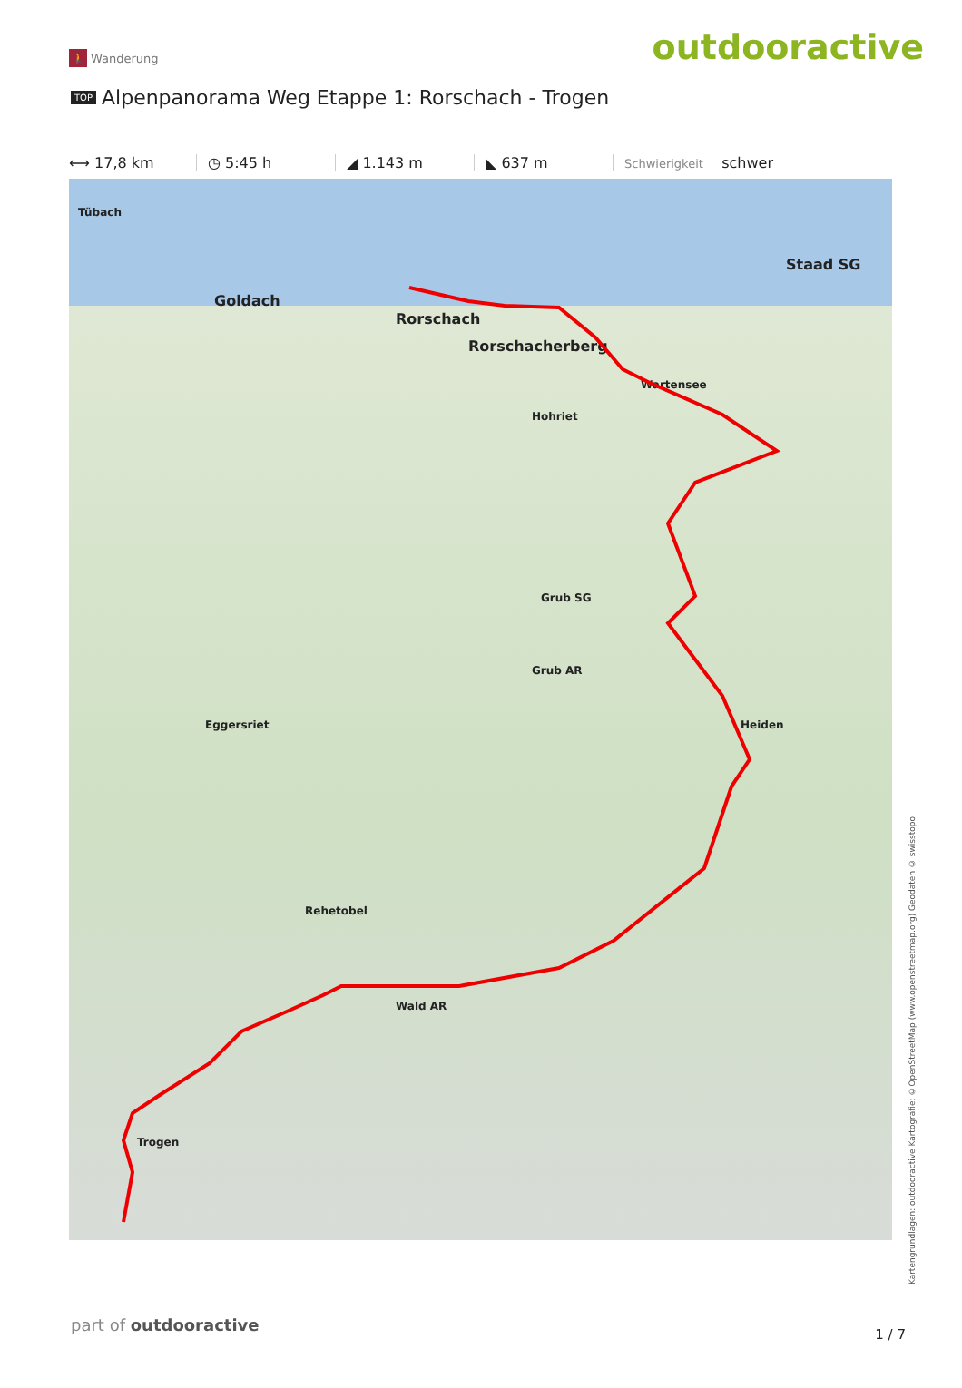🚶 Wanderung
outdooractive
TOP Alpenpanorama Weg Etappe 1: Rorschach - Trogen
⟷ 17,8 km ◷ 5:45 h ◢ 1.143 m ◣ 637 m
Schwierigkeit schwer
Tübach
Goldach
Rorschach
Rorschacherberg
Staad SG
Wartensee
Hohriet
Grub SG
Grub AR
Eggersriet Heiden
Wald AR
Trogen
Rehetobel
Kartengrundlagen: outdooractive Kartografie; ©OpenStreetMap (www.openstreetmap.org) Geodaten © swisstopo
part of outdooractive 1 / 7